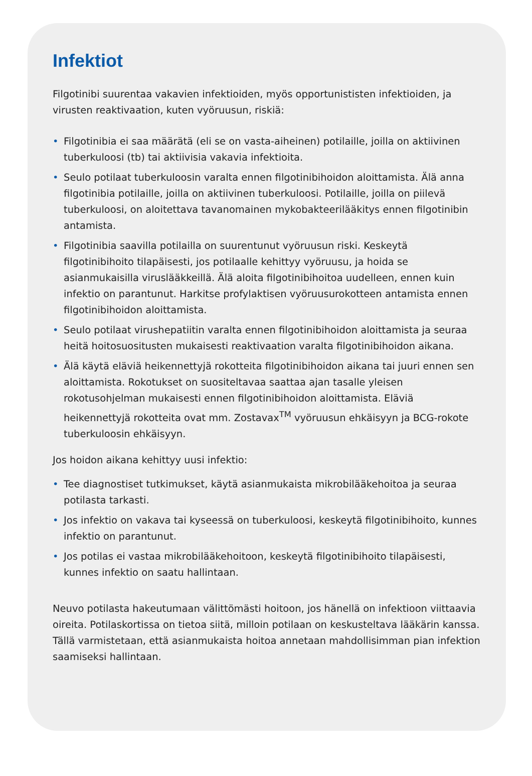Infektiot
Filgotinibi suurentaa vakavien infektioiden, myös opportunististen infektioiden, ja virusten reaktivaation, kuten vyöruusun, riskiä:
• Filgotinibia ei saa määrätä (eli se on vasta-aiheinen) potilaille, joilla on aktiivinen tuberkuloosi (tb) tai aktiivisia vakavia infektioita.
• Seulo potilaat tuberkuloosin varalta ennen filgotinibihoidon aloittamista. Älä anna filgotinibia potilaille, joilla on aktiivinen tuberkuloosi. Potilaille, joilla on piilevä tuberkuloosi, on aloitettava tavanomainen mykobakteerilääkitys ennen filgotinibin antamista.
• Filgotinibia saavilla potilailla on suurentunut vyöruusun riski. Keskeytä filgotinibihoito tilapäisesti, jos potilaalle kehittyy vyöruusu, ja hoida se asianmukaisilla viruslääkkeillä. Älä aloita filgotinibihoitoa uudelleen, ennen kuin infektio on parantunut. Harkitse profylaktisen vyöruusurokotteen antamista ennen filgotinibihoidon aloittamista.
• Seulo potilaat virushepatiitin varalta ennen filgotinibihoidon aloittamista ja seuraa heitä hoitosuositusten mukaisesti reaktivaation varalta filgotinibihoidon aikana.
• Älä käytä eläviä heikennettyjä rokotteita filgotinibihoidon aikana tai juuri ennen sen aloittamista. Rokotukset on suositeltavaa saattaa ajan tasalle yleisen rokotusohjelman mukaisesti ennen filgotinibihoidon aloittamista. Eläviä heikennettyjä rokotteita ovat mm. Zostavax<sup>TM</sup> vyöruusun ehkäisyyn ja BCG-rokote tuberkuloosin ehkäisyyn.
Jos hoidon aikana kehittyy uusi infektio:
• Tee diagnostiset tutkimukset, käytä asianmukaista mikrobilääkehoitoa ja seuraa potilasta tarkasti.
• Jos infektio on vakava tai kyseessä on tuberkuloosi, keskeytä filgotinibihoito, kunnes infektio on parantunut.
• Jos potilas ei vastaa mikrobilääkehoitoon, keskeytä filgotinibihoito tilapäisesti, kunnes infektio on saatu hallintaan.
Neuvo potilasta hakeutumaan välittömästi hoitoon, jos hänellä on infektioon viittaavia oireita. Potilaskortissa on tietoa siitä, milloin potilaan on keskusteltava lääkärin kanssa. Tällä varmistetaan, että asianmukaista hoitoa annetaan mahdollisimman pian infektion saamiseksi hallintaan.